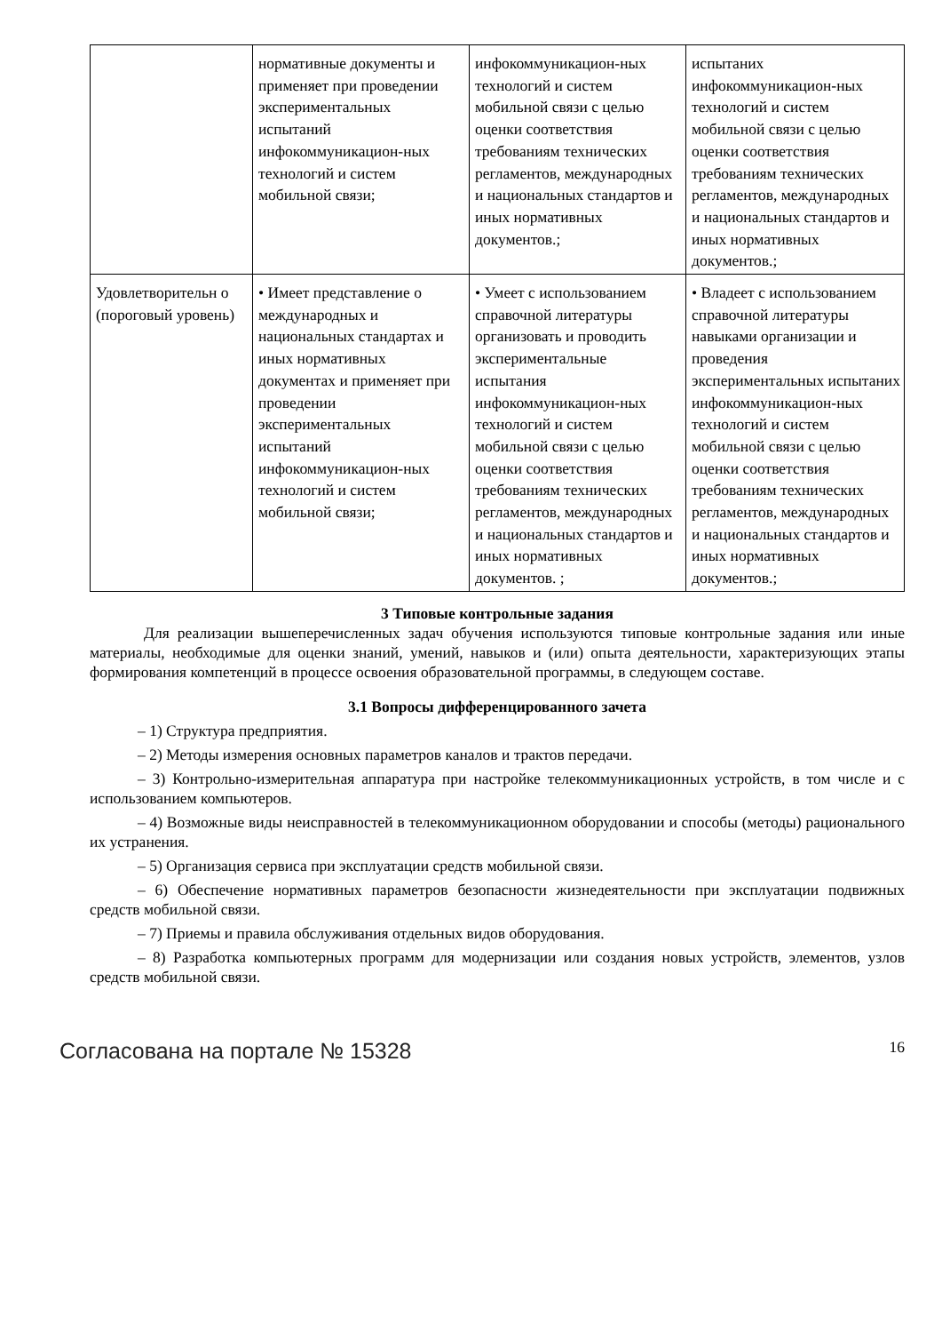| | нормативные документы и применяет при проведении экспериментальных испытаний инфокоммуникацион-ных технологий и систем мобильной связи; | инфокоммуникацион-ных технологий и систем мобильной связи с целью оценки соответствия требованиям технических регламентов, международных и национальных стандартов и иных нормативных документов.; | испытаних инфокоммуникацион-ных технологий и систем мобильной связи с целью оценки соответствия требованиям технических регламентов, международных и национальных стандартов и иных нормативных документов.; |
| Удовлетворительн о (пороговый уровень) | • Имеет представление о международных и национальных стандартах и иных нормативных документах и применяет при проведении экспериментальных испытаний инфокоммуникацион-ных технологий и систем мобильной связи; | • Умеет с использованием справочной литературы организовать и проводить экспериментальные испытания инфокоммуникацион-ных технологий и систем мобильной связи с целью оценки соответствия требованиям технических регламентов, международных и национальных стандартов и иных нормативных документов. ; | • Владеет с использованием справочной литературы навыками организации и проведения экспериментальных испытаних инфокоммуникацион-ных технологий и систем мобильной связи с целью оценки соответствия требованиям технических регламентов, международных и национальных стандартов и иных нормативных документов.; |
3 Типовые контрольные задания
Для реализации вышеперечисленных задач обучения используются типовые контрольные задания или иные материалы, необходимые для оценки знаний, умений, навыков и (или) опыта деятельности, характеризующих этапы формирования компетенций в процессе освоения образовательной программы, в следующем составе.
3.1 Вопросы дифференцированного зачета
– 1) Структура предприятия.
– 2) Методы измерения основных параметров каналов и трактов передачи.
– 3) Контрольно-измерительная аппаратура при настройке телекоммуникационных устройств, в том числе и с использованием компьютеров.
– 4) Возможные виды неисправностей в телекоммуникационном оборудовании и способы (методы) рационального их устранения.
– 5) Организация сервиса при эксплуатации средств мобильной связи.
– 6) Обеспечение нормативных параметров безопасности жизнедеятельности при эксплуатации подвижных средств мобильной связи.
– 7) Приемы и правила обслуживания отдельных видов оборудования.
– 8) Разработка компьютерных программ для модернизации или создания новых устройств, элементов, узлов средств мобильной связи.
Согласована на портале № 15328 16